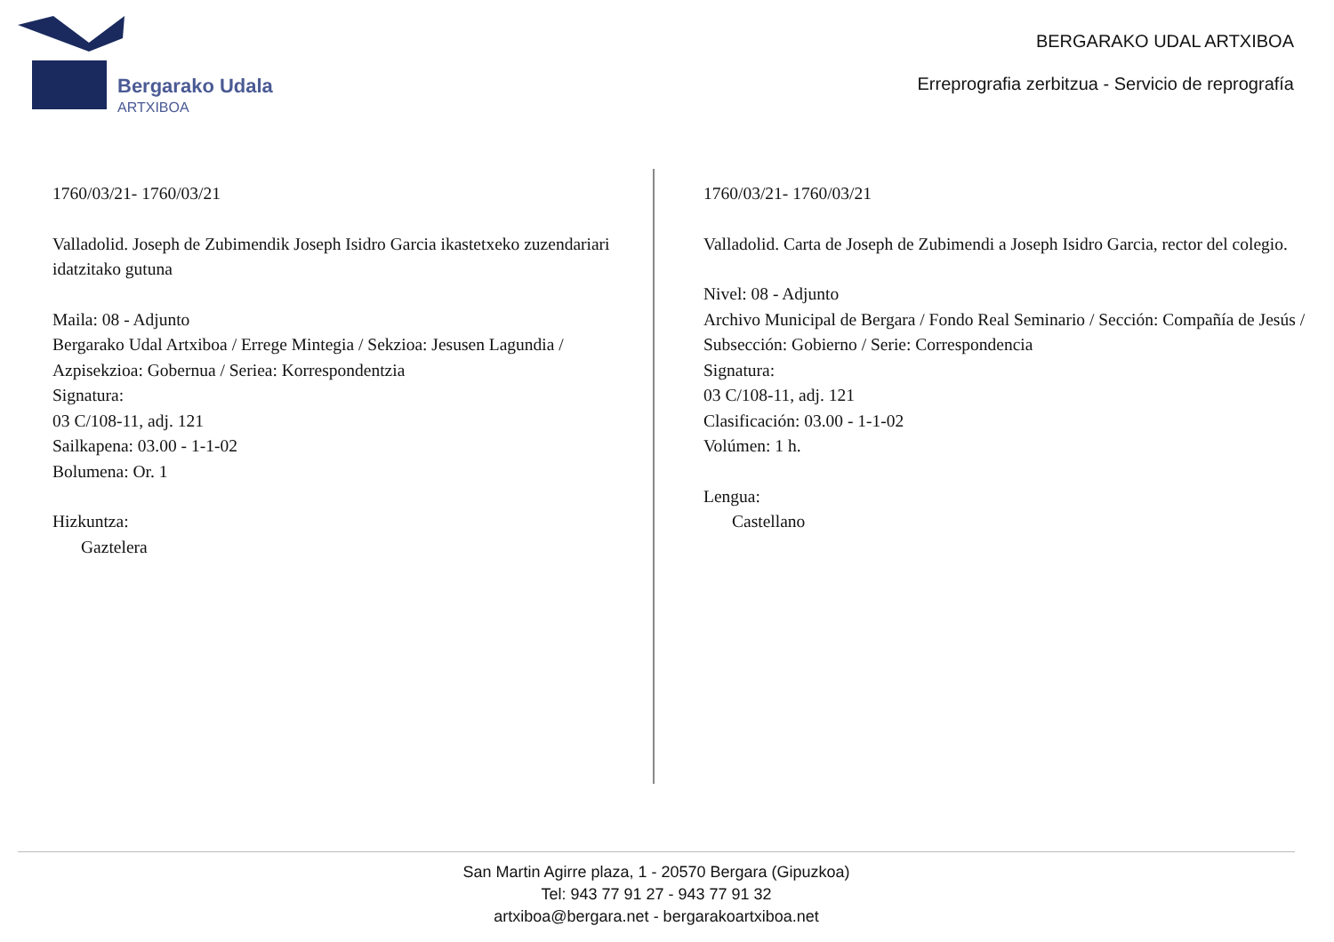Bergarako Udala
ARTXIBOA
BERGARAKO UDAL ARTXIBOA
Erreprografia zerbitzua - Servicio de reprografía
1760/03/21- 1760/03/21
Valladolid. Joseph de Zubimendik Joseph Isidro Garcia ikastetxeko zuzendariari idatzitako gutuna
Maila: 08 - Adjunto
Bergarako Udal Artxiboa / Errege Mintegia / Sekzioa: Jesusen Lagundia / Azpisekzioa: Gobernua / Seriea: Korrespondentzia
Signatura:
03 C/108-11, adj. 121
Sailkapena: 03.00 - 1-1-02
Bolumena: Or. 1
Hizkuntza:
Gaztelera
1760/03/21- 1760/03/21
Valladolid. Carta de Joseph de Zubimendi a Joseph Isidro Garcia, rector del colegio.
Nivel: 08 - Adjunto
Archivo Municipal de Bergara / Fondo Real Seminario / Sección: Compañía de Jesús / Subsección: Gobierno / Serie: Correspondencia
Signatura:
03 C/108-11, adj. 121
Clasificación: 03.00 - 1-1-02
Volúmen: 1 h.
Lengua:
Castellano
San Martin Agirre plaza, 1 - 20570 Bergara (Gipuzkoa)
Tel: 943 77 91 27 - 943 77 91 32
artxiboa@bergara.net - bergarakoartxiboa.net